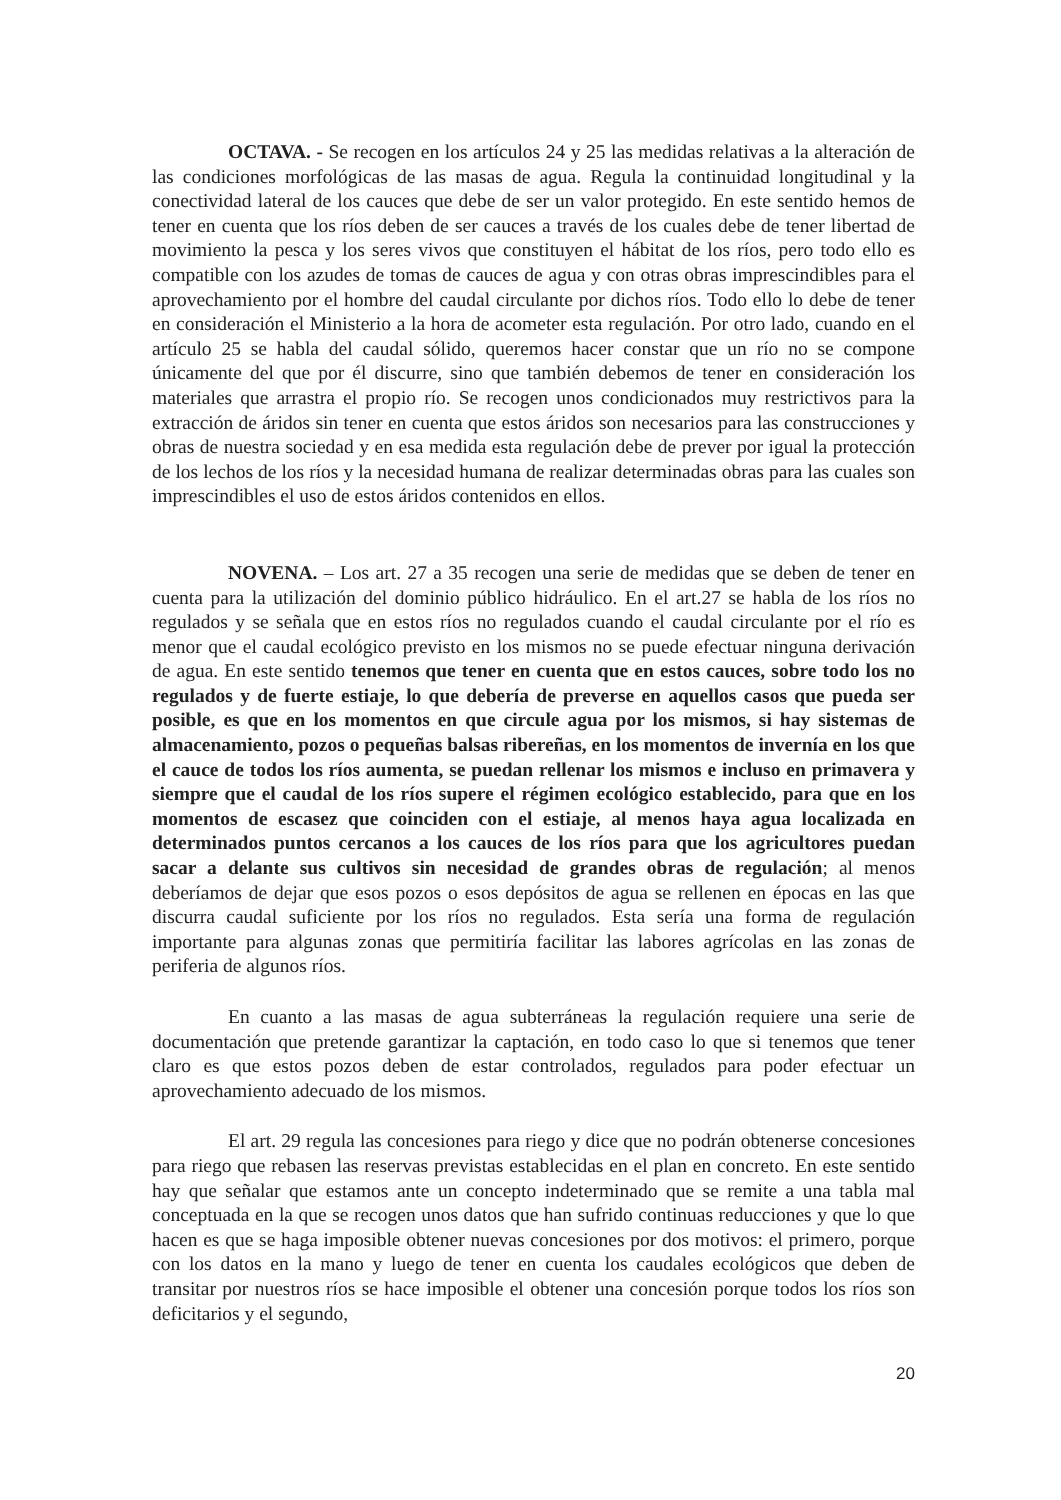OCTAVA. - Se recogen en los artículos 24 y 25 las medidas relativas a la alteración de las condiciones morfológicas de las masas de agua. Regula la continuidad longitudinal y la conectividad lateral de los cauces que debe de ser un valor protegido. En este sentido hemos de tener en cuenta que los ríos deben de ser cauces a través de los cuales debe de tener libertad de movimiento la pesca y los seres vivos que constituyen el hábitat de los ríos, pero todo ello es compatible con los azudes de tomas de cauces de agua y con otras obras imprescindibles para el aprovechamiento por el hombre del caudal circulante por dichos ríos. Todo ello lo debe de tener en consideración el Ministerio a la hora de acometer esta regulación. Por otro lado, cuando en el artículo 25 se habla del caudal sólido, queremos hacer constar que un río no se compone únicamente del que por él discurre, sino que también debemos de tener en consideración los materiales que arrastra el propio río. Se recogen unos condicionados muy restrictivos para la extracción de áridos sin tener en cuenta que estos áridos son necesarios para las construcciones y obras de nuestra sociedad y en esa medida esta regulación debe de prever por igual la protección de los lechos de los ríos y la necesidad humana de realizar determinadas obras para las cuales son imprescindibles el uso de estos áridos contenidos en ellos.
NOVENA. – Los art. 27 a 35 recogen una serie de medidas que se deben de tener en cuenta para la utilización del dominio público hidráulico. En el art.27 se habla de los ríos no regulados y se señala que en estos ríos no regulados cuando el caudal circulante por el río es menor que el caudal ecológico previsto en los mismos no se puede efectuar ninguna derivación de agua. En este sentido tenemos que tener en cuenta que en estos cauces, sobre todo los no regulados y de fuerte estiaje, lo que debería de preverse en aquellos casos que pueda ser posible, es que en los momentos en que circule agua por los mismos, si hay sistemas de almacenamiento, pozos o pequeñas balsas ribereñas, en los momentos de invernía en los que el cauce de todos los ríos aumenta, se puedan rellenar los mismos e incluso en primavera y siempre que el caudal de los ríos supere el régimen ecológico establecido, para que en los momentos de escasez que coinciden con el estiaje, al menos haya agua localizada en determinados puntos cercanos a los cauces de los ríos para que los agricultores puedan sacar a delante sus cultivos sin necesidad de grandes obras de regulación; al menos deberíamos de dejar que esos pozos o esos depósitos de agua se rellenen en épocas en las que discurra caudal suficiente por los ríos no regulados. Esta sería una forma de regulación importante para algunas zonas que permitiría facilitar las labores agrícolas en las zonas de periferia de algunos ríos.
En cuanto a las masas de agua subterráneas la regulación requiere una serie de documentación que pretende garantizar la captación, en todo caso lo que si tenemos que tener claro es que estos pozos deben de estar controlados, regulados para poder efectuar un aprovechamiento adecuado de los mismos.
El art. 29 regula las concesiones para riego y dice que no podrán obtenerse concesiones para riego que rebasen las reservas previstas establecidas en el plan en concreto. En este sentido hay que señalar que estamos ante un concepto indeterminado que se remite a una tabla mal conceptuada en la que se recogen unos datos que han sufrido continuas reducciones y que lo que hacen es que se haga imposible obtener nuevas concesiones por dos motivos: el primero, porque con los datos en la mano y luego de tener en cuenta los caudales ecológicos que deben de transitar por nuestros ríos se hace imposible el obtener una concesión porque todos los ríos son deficitarios y el segundo,
20